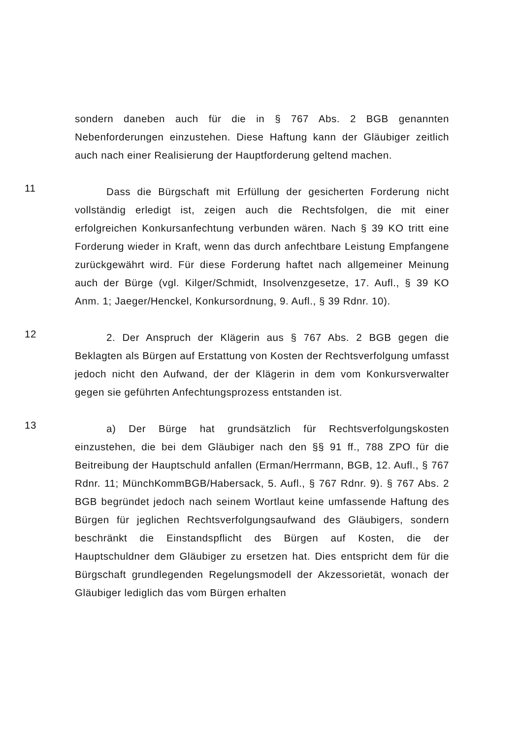sondern daneben auch für die in § 767 Abs. 2 BGB genannten Nebenforderungen einzustehen. Diese Haftung kann der Gläubiger zeitlich auch nach einer Realisierung der Hauptforderung geltend machen.
11
Dass die Bürgschaft mit Erfüllung der gesicherten Forderung nicht vollständig erledigt ist, zeigen auch die Rechtsfolgen, die mit einer erfolgreichen Konkursanfechtung verbunden wären. Nach § 39 KO tritt eine Forderung wieder in Kraft, wenn das durch anfechtbare Leistung Empfangene zurückgewährt wird. Für diese Forderung haftet nach allgemeiner Meinung auch der Bürge (vgl. Kilger/Schmidt, Insolvenzgesetze, 17. Aufl., § 39 KO Anm. 1; Jaeger/Henckel, Konkursordnung, 9. Aufl., § 39 Rdnr. 10).
12
2. Der Anspruch der Klägerin aus § 767 Abs. 2 BGB gegen die Beklagten als Bürgen auf Erstattung von Kosten der Rechtsverfolgung umfasst jedoch nicht den Aufwand, der der Klägerin in dem vom Konkursverwalter gegen sie geführten Anfechtungsprozess entstanden ist.
13
a) Der Bürge hat grundsätzlich für Rechtsverfolgungskosten einzustehen, die bei dem Gläubiger nach den §§ 91 ff., 788 ZPO für die Beitreibung der Hauptschuld anfallen (Erman/Herrmann, BGB, 12. Aufl., § 767 Rdnr. 11; MünchKommBGB/Habersack, 5. Aufl., § 767 Rdnr. 9). § 767 Abs. 2 BGB begründet jedoch nach seinem Wortlaut keine umfassende Haftung des Bürgen für jeglichen Rechtsverfolgungsaufwand des Gläubigers, sondern beschränkt die Einstandspflicht des Bürgen auf Kosten, die der Hauptschuldner dem Gläubiger zu ersetzen hat. Dies entspricht dem für die Bürgschaft grundlegenden Regelungsmodell der Akzessorietät, wonach der Gläubiger lediglich das vom Bürgen erhalten